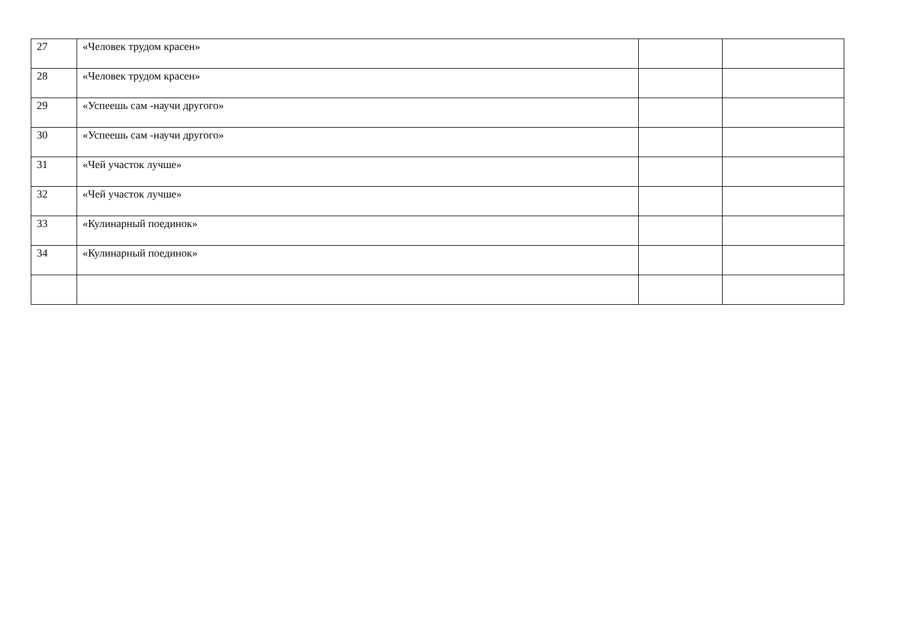| 27 | «Человек трудом красен» | | |
| 28 | «Человек трудом красен» | | |
| 29 | «Успеешь сам -научи другого» | | |
| 30 | «Успеешь сам -научи другого» | | |
| 31 | «Чей участок лучше» | | |
| 32 | «Чей участок лучше» | | |
| 33 | «Кулинарный поединок» | | |
| 34 | «Кулинарный поединок» | | |